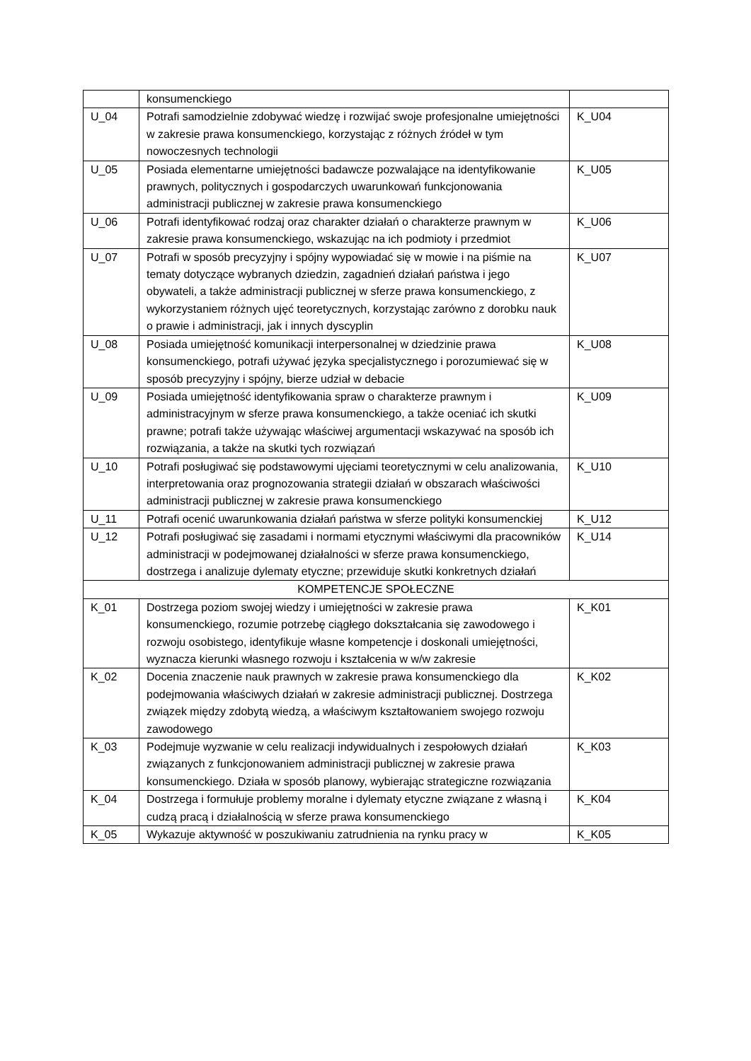| | konsumenckiego | |
| U_04 | Potrafi samodzielnie zdobywać wiedzę i rozwijać swoje profesjonalne umiejętności w zakresie prawa konsumenckiego, korzystając z różnych źródeł w tym nowoczesnych technologii | K_U04 |
| U_05 | Posiada elementarne umiejętności badawcze pozwalające na identyfikowanie prawnych, politycznych i gospodarczych uwarunkowań funkcjonowania administracji publicznej w zakresie prawa konsumenckiego | K_U05 |
| U_06 | Potrafi identyfikować rodzaj oraz charakter działań o charakterze prawnym w zakresie prawa konsumenckiego, wskazując na ich podmioty i przedmiot | K_U06 |
| U_07 | Potrafi w sposób precyzyjny i spójny wypowiadać się w mowie i na piśmie na tematy dotyczące wybranych dziedzin, zagadnień działań państwa i jego obywateli, a także administracji publicznej w sferze prawa konsumenckiego, z wykorzystaniem różnych ujęć teoretycznych, korzystając zarówno z dorobku nauk o prawie i administracji, jak i innych dyscyplin | K_U07 |
| U_08 | Posiada umiejętność komunikacji interpersonalnej w dziedzinie prawa konsumenckiego, potrafi używać języka specjalistycznego i porozumiewać się w sposób precyzyjny i spójny, bierze udział w debacie | K_U08 |
| U_09 | Posiada umiejętność identyfikowania spraw o charakterze prawnym i administracyjnym w sferze prawa konsumenckiego, a także oceniać ich skutki prawne; potrafi także używając właściwej argumentacji wskazywać na sposób ich rozwiązania, a także na skutki tych rozwiązań | K_U09 |
| U_10 | Potrafi posługiwać się podstawowymi ujęciami teoretycznymi w celu analizowania, interpretowania oraz prognozowania strategii działań w obszarach właściwości administracji publicznej w zakresie prawa konsumenckiego | K_U10 |
| U_11 | Potrafi ocenić uwarunkowania działań państwa w sferze polityki konsumenckiej | K_U12 |
| U_12 | Potrafi posługiwać się zasadami i normami etycznymi właściwymi dla pracowników administracji w podejmowanej działalności w sferze prawa konsumenckiego, dostrzega i analizuje dylematy etyczne; przewiduje skutki konkretnych działań | K_U14 |
| KOMPETENCJE SPOŁECZNE | | |
| K_01 | Dostrzega poziom swojej wiedzy i umiejętności w zakresie prawa konsumenckiego, rozumie potrzebę ciągłego dokształcania się zawodowego i rozwoju osobistego, identyfikuje własne kompetencje i doskonali umiejętności, wyznacza kierunki własnego rozwoju i kształcenia w w/w zakresie | K_K01 |
| K_02 | Docenia znaczenie nauk prawnych w zakresie prawa konsumenckiego dla podejmowania właściwych działań w zakresie administracji publicznej. Dostrzega związek między zdobytą wiedzą, a właściwym kształtowaniem swojego rozwoju zawodowego | K_K02 |
| K_03 | Podejmuje wyzwanie w celu realizacji indywidualnych i zespołowych działań związanych z funkcjonowaniem administracji publicznej w zakresie prawa konsumenckiego. Działa w sposób planowy, wybierając strategiczne rozwiązania | K_K03 |
| K_04 | Dostrzega i formułuje problemy moralne i dylematy etyczne związane z własną i cudzą pracą i działalnością w sferze prawa konsumenckiego | K_K04 |
| K_05 | Wykazuje aktywność w poszukiwaniu zatrudnienia na rynku pracy w | K_K05 |